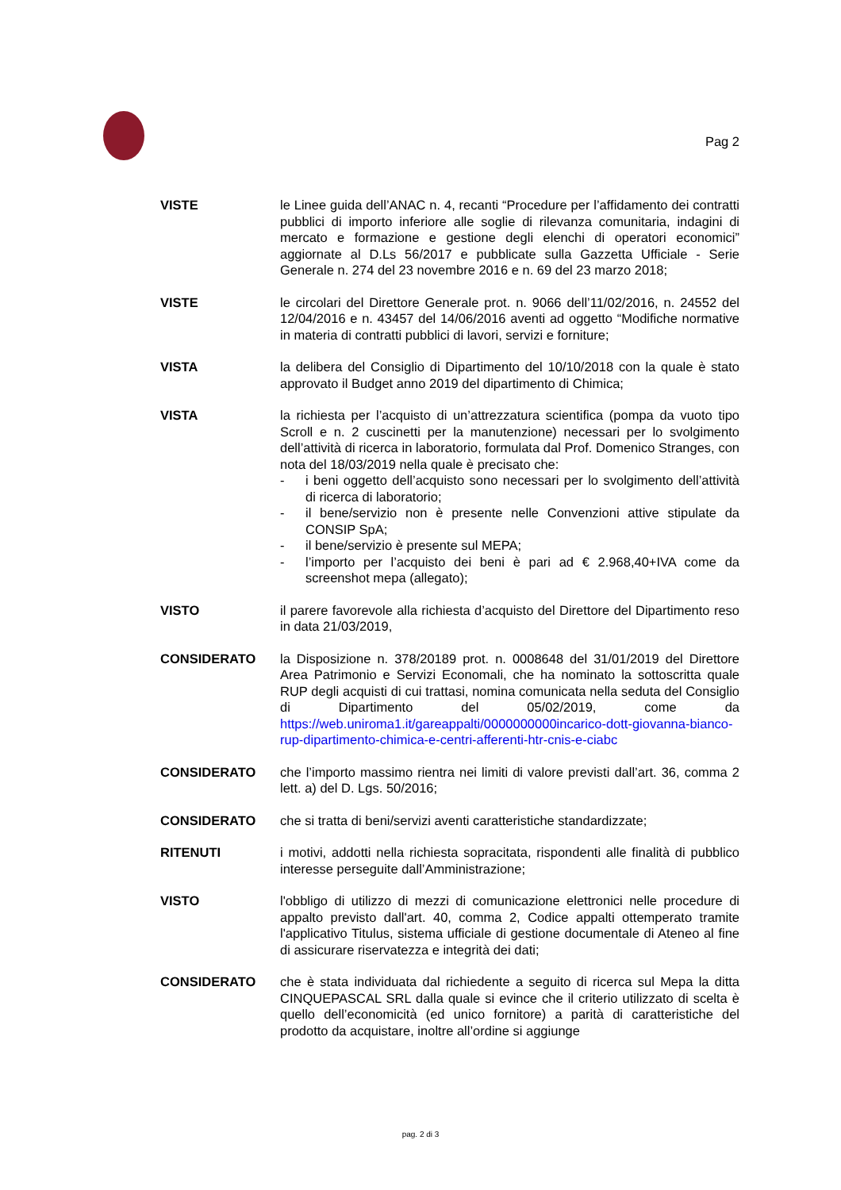Pag 2
VISTE le Linee guida dell’ANAC n. 4, recanti “Procedure per l’affidamento dei contratti pubblici di importo inferiore alle soglie di rilevanza comunitaria, indagini di mercato e formazione e gestione degli elenchi di operatori economici” aggiornate al D.Ls 56/2017 e pubblicate sulla Gazzetta Ufficiale - Serie Generale n. 274 del 23 novembre 2016 e n. 69 del 23 marzo 2018;
VISTE le circolari del Direttore Generale prot. n. 9066 dell’11/02/2016, n. 24552 del 12/04/2016 e n. 43457 del 14/06/2016 aventi ad oggetto “Modifiche normative in materia di contratti pubblici di lavori, servizi e forniture;
VISTA la delibera del Consiglio di Dipartimento del 10/10/2018 con la quale è stato approvato il Budget anno 2019 del dipartimento di Chimica;
VISTA la richiesta per l’acquisto di un’attrezzatura scientifica (pompa da vuoto tipo Scroll e n. 2 cuscinetti per la manutenzione) necessari per lo svolgimento dell’attività di ricerca in laboratorio, formulata dal Prof. Domenico Stranges, con nota del 18/03/2019 nella quale è precisato che:
- i beni oggetto dell’acquisto sono necessari per lo svolgimento dell’attività di ricerca di laboratorio;
- il bene/servizio non è presente nelle Convenzioni attive stipulate da CONSIP SpA;
- il bene/servizio è presente sul MEPA;
- l’importo per l’acquisto dei beni è pari ad € 2.968,40+IVA come da screenshot mepa (allegato);
VISTO il parere favorevole alla richiesta d’acquisto del Direttore del Dipartimento reso in data 21/03/2019,
CONSIDERATO la Disposizione n. 378/20189 prot. n. 0008648 del 31/01/2019 del Direttore Area Patrimonio e Servizi Economali, che ha nominato la sottoscritta quale RUP degli acquisti di cui trattasi, nomina comunicata nella seduta del Consiglio di Dipartimento del 05/02/2019, come da https://web.uniroma1.it/gareappalti/0000000000incarico-dott-giovanna-bianco-rup-dipartimento-chimica-e-centri-afferenti-htr-cnis-e-ciabc
CONSIDERATO che l’importo massimo rientra nei limiti di valore previsti dall’art. 36, comma 2 lett. a) del D. Lgs. 50/2016;
CONSIDERATO che si tratta di beni/servizi aventi caratteristiche standardizzate;
RITENUTI i motivi, addotti nella richiesta sopracitata, rispondenti alle finalità di pubblico interesse perseguite dall’Amministrazione;
VISTO l'obbligo di utilizzo di mezzi di comunicazione elettronici nelle procedure di appalto previsto dall'art. 40, comma 2, Codice appalti ottemperato tramite l'applicativo Titulus, sistema ufficiale di gestione documentale di Ateneo al fine di assicurare riservatezza e integrità dei dati;
CONSIDERATO che è stata individuata dal richiedente a seguito di ricerca sul Mepa la ditta CINQUEPASCAL SRL dalla quale si evince che il criterio utilizzato di scelta è quello dell’economicità (ed unico fornitore) a parità di caratteristiche del prodotto da acquistare, inoltre all’ordine si aggiunge
pag. 2 di 3